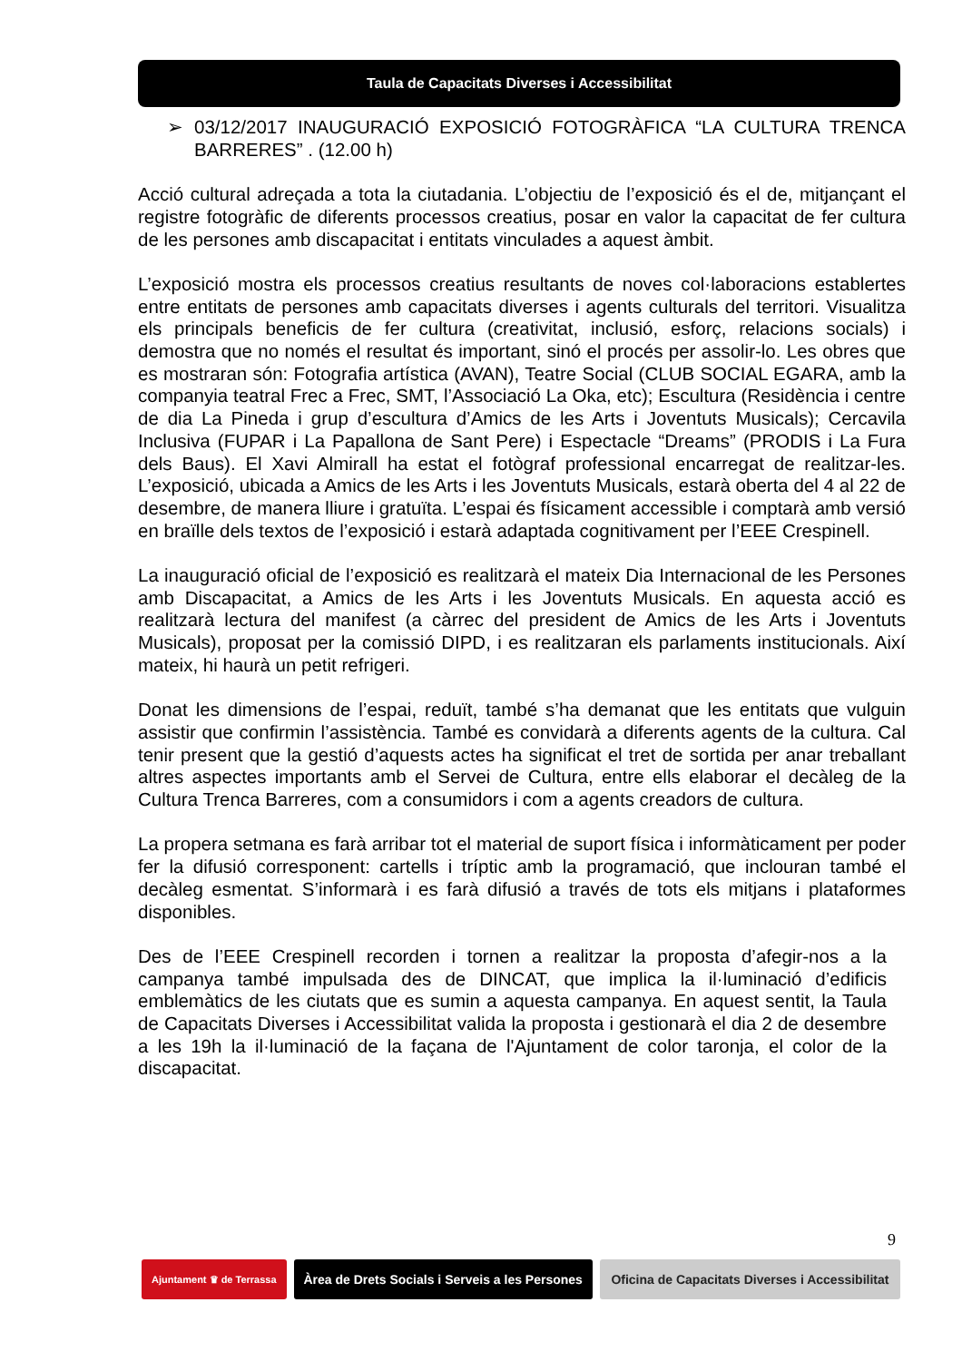Taula de Capacitats Diverses i Accessibilitat
➢ 03/12/2017 INAUGURACIÓ EXPOSICIÓ FOTOGRÀFICA “LA CULTURA TRENCA BARRERES” . (12.00 h)
Acció cultural adreçada a tota la ciutadania. L’objectiu de l’exposició és el de, mitjançant el registre fotogràfic de diferents processos creatius, posar en valor la capacitat de fer cultura de les persones amb discapacitat i entitats vinculades a aquest àmbit.
L’exposició mostra els processos creatius resultants de noves col·laboracions establertes entre entitats de persones amb capacitats diverses i agents culturals del territori. Visualitza els principals beneficis de fer cultura (creativitat, inclusió, esforç, relacions socials) i demostra que no només el resultat és important, sinó el procés per assolir-lo. Les obres que es mostraran són: Fotografia artística (AVAN), Teatre Social (CLUB SOCIAL EGARA, amb la companyia teatral Frec a Frec, SMT, l’Associació La Oka, etc); Escultura (Residència i centre de dia La Pineda i grup d’escultura d’Amics de les Arts i Joventuts Musicals); Cercavila Inclusiva (FUPAR i La Papallona de Sant Pere) i Espectacle “Dreams” (PRODIS i La Fura dels Baus). El Xavi Almirall ha estat el fotògraf professional encarregat de realitzar-les. L’exposició, ubicada a Amics de les Arts i les Joventuts Musicals, estarà oberta del 4 al 22 de desembre, de manera lliure i gratuïta. L’espai és físicament accessible i comptarà amb versió en braïlle dels textos de l’exposició i estarà adaptada cognitivament per l’EEE Crespinell.
La inauguració oficial de l’exposició es realitzarà el mateix Dia Internacional de les Persones amb Discapacitat, a Amics de les Arts i les Joventuts Musicals. En aquesta acció es realitzarà lectura del manifest (a càrrec del president de Amics de les Arts i Joventuts Musicals), proposat per la comissió DIPD, i es realitzaran els parlaments institucionals. Així mateix, hi haurà un petit refrigeri.
Donat les dimensions de l’espai, reduït, també s’ha demanat que les entitats que vulguin assistir que confirmin l’assistència. També es convidarà a diferents agents de la cultura. Cal tenir present que la gestió d’aquests actes ha significat el tret de sortida per anar treballant altres aspectes importants amb el Servei de Cultura, entre ells elaborar el decàleg de la Cultura Trenca Barreres, com a consumidors i com a agents creadors de cultura.
La propera setmana es farà arribar tot el material de suport física i informàticament per poder fer la difusió corresponent: cartells i tríptic amb la programació, que inclouran també el decàleg esmentat. S’informarà i es farà difusió a través de tots els mitjans i plataformes disponibles.
Des de l’EEE Crespinell recorden i tornen a realitzar la proposta d’afegir-nos a la campanya també impulsada des de DINCAT, que implica la il·luminació d’edificis emblemàtics de les ciutats que es sumin a aquesta campanya. En aquest sentit, la Taula de Capacitats Diverses i Accessibilitat valida la proposta i gestionarà el dia 2 de desembre a les 19h la il·luminació de la façana de l'Ajuntament de color taronja, el color de la discapacitat.
9
Ajuntament ♛ de Terrassa
Àrea de Drets Socials i Serveis a les Persones
Oficina de Capacitats Diverses i Accessibilitat